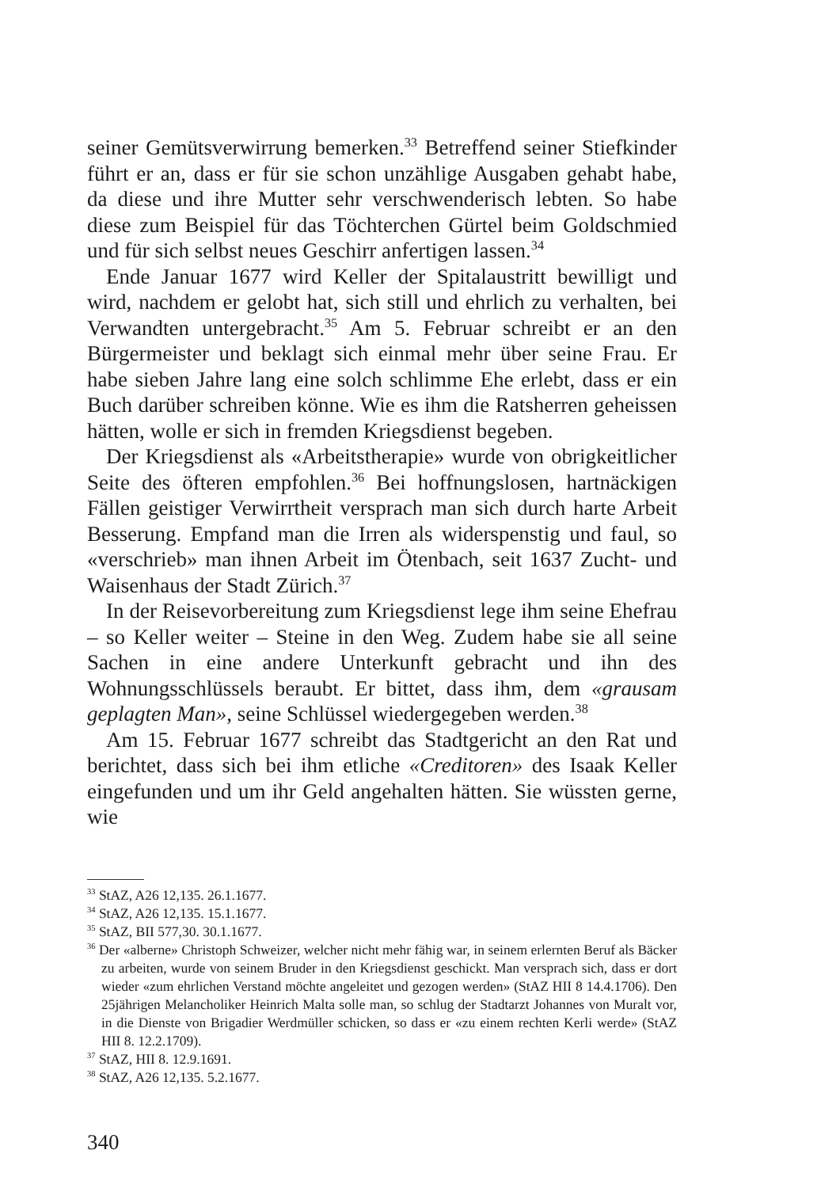seiner Gemütsverwirrung bemerken.<sup>33</sup> Betreffend seiner Stiefkinder führt er an, dass er für sie schon unzählige Ausgaben gehabt habe, da diese und ihre Mutter sehr verschwenderisch lebten. So habe diese zum Beispiel für das Töchterchen Gürtel beim Goldschmied und für sich selbst neues Geschirr anfertigen lassen.<sup>34</sup>
Ende Januar 1677 wird Keller der Spitalaustritt bewilligt und wird, nachdem er gelobt hat, sich still und ehrlich zu verhalten, bei Verwandten untergebracht.<sup>35</sup> Am 5. Februar schreibt er an den Bürgermeister und beklagt sich einmal mehr über seine Frau. Er habe sieben Jahre lang eine solch schlimme Ehe erlebt, dass er ein Buch darüber schreiben könne. Wie es ihm die Ratsherren geheissen hätten, wolle er sich in fremden Kriegsdienst begeben.
Der Kriegsdienst als «Arbeitstherapie» wurde von obrigkeitlicher Seite des öfteren empfohlen.<sup>36</sup> Bei hoffnungslosen, hartnäckigen Fällen geistiger Verwirrtheit versprach man sich durch harte Arbeit Besserung. Empfand man die Irren als widerspenstig und faul, so «verschrieb» man ihnen Arbeit im Ötenbach, seit 1637 Zucht- und Waisenhaus der Stadt Zürich.<sup>37</sup>
In der Reisevorbereitung zum Kriegsdienst lege ihm seine Ehefrau – so Keller weiter – Steine in den Weg. Zudem habe sie all seine Sachen in eine andere Unterkunft gebracht und ihn des Wohnungsschlüssels beraubt. Er bittet, dass ihm, dem «grausam geplagten Man», seine Schlüssel wiedergegeben werden.<sup>38</sup>
Am 15. Februar 1677 schreibt das Stadtgericht an den Rat und berichtet, dass sich bei ihm etliche «Creditoren» des Isaak Keller eingefunden und um ihr Geld angehalten hätten. Sie wüssten gerne, wie
<sup>33</sup> StAZ, A26 12,135. 26.1.1677.
<sup>34</sup> StAZ, A26 12,135. 15.1.1677.
<sup>35</sup> StAZ, BII 577,30. 30.1.1677.
<sup>36</sup> Der «alberne» Christoph Schweizer, welcher nicht mehr fähig war, in seinem erlernten Beruf als Bäcker zu arbeiten, wurde von seinem Bruder in den Kriegsdienst geschickt. Man versprach sich, dass er dort wieder «zum ehrlichen Verstand möchte angeleitet und gezogen werden» (StAZ HII 8 14.4.1706). Den 25jährigen Melancholiker Heinrich Malta solle man, so schlug der Stadtarzt Johannes von Muralt vor, in die Dienste von Brigadier Werdmüller schicken, so dass er «zu einem rechten Kerli werde» (StAZ HII 8. 12.2.1709).
<sup>37</sup> StAZ, HII 8. 12.9.1691.
<sup>38</sup> StAZ, A26 12,135. 5.2.1677.
340